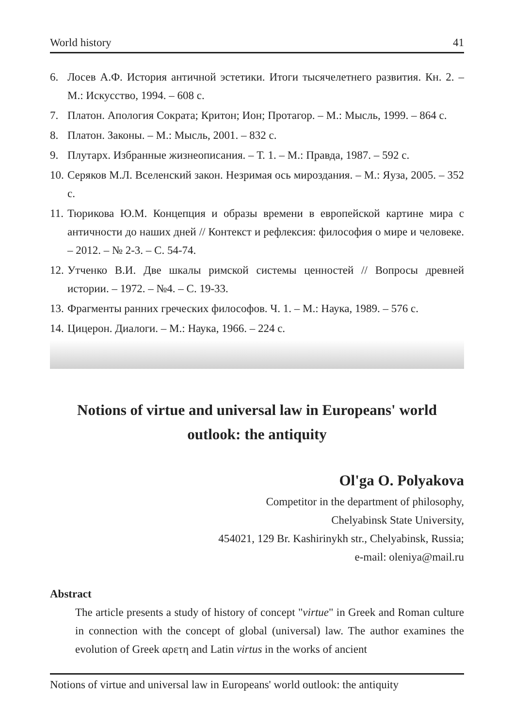World history 41
6. Лосев А.Ф. История античной эстетики. Итоги тысячелетнего развития. Кн. 2. – М.: Искусство, 1994. – 608 с.
7. Платон. Апология Сократа; Критон; Ион; Протагор. – М.: Мысль, 1999. – 864 с.
8. Платон. Законы. – М.: Мысль, 2001. – 832 с.
9. Плутарх. Избранные жизнеописания. – Т. 1. – М.: Правда, 1987. – 592 с.
10. Серяков М.Л. Вселенский закон. Незримая ось мироздания. – М.: Яуза, 2005. – 352 с.
11. Тюрикова Ю.М. Концепция и образы времени в европейской картине мира с античности до наших дней // Контекст и рефлексия: философия о мире и человеке. – 2012. – № 2-3. – С. 54-74.
12. Утченко В.И. Две шкалы римской системы ценностей // Вопросы древней истории. – 1972. – №4. – С. 19-33.
13. Фрагменты ранних греческих философов. Ч. 1. – М.: Наука, 1989. – 576 с.
14. Цицерон. Диалоги. – М.: Наука, 1966. – 224 с.
Notions of virtue and universal law in Europeans' world outlook: the antiquity
Ol'ga O. Polyakova
Competitor in the department of philosophy,
Chelyabinsk State University,
454021, 129 Br. Kashirinykh str., Chelyabinsk, Russia;
e-mail: oleniya@mail.ru
Abstract
The article presents a study of history of concept "virtue" in Greek and Roman culture in connection with the concept of global (universal) law. The author examines the evolution of Greek αρετη and Latin virtus in the works of ancient
Notions of virtue and universal law in Europeans' world outlook: the antiquity